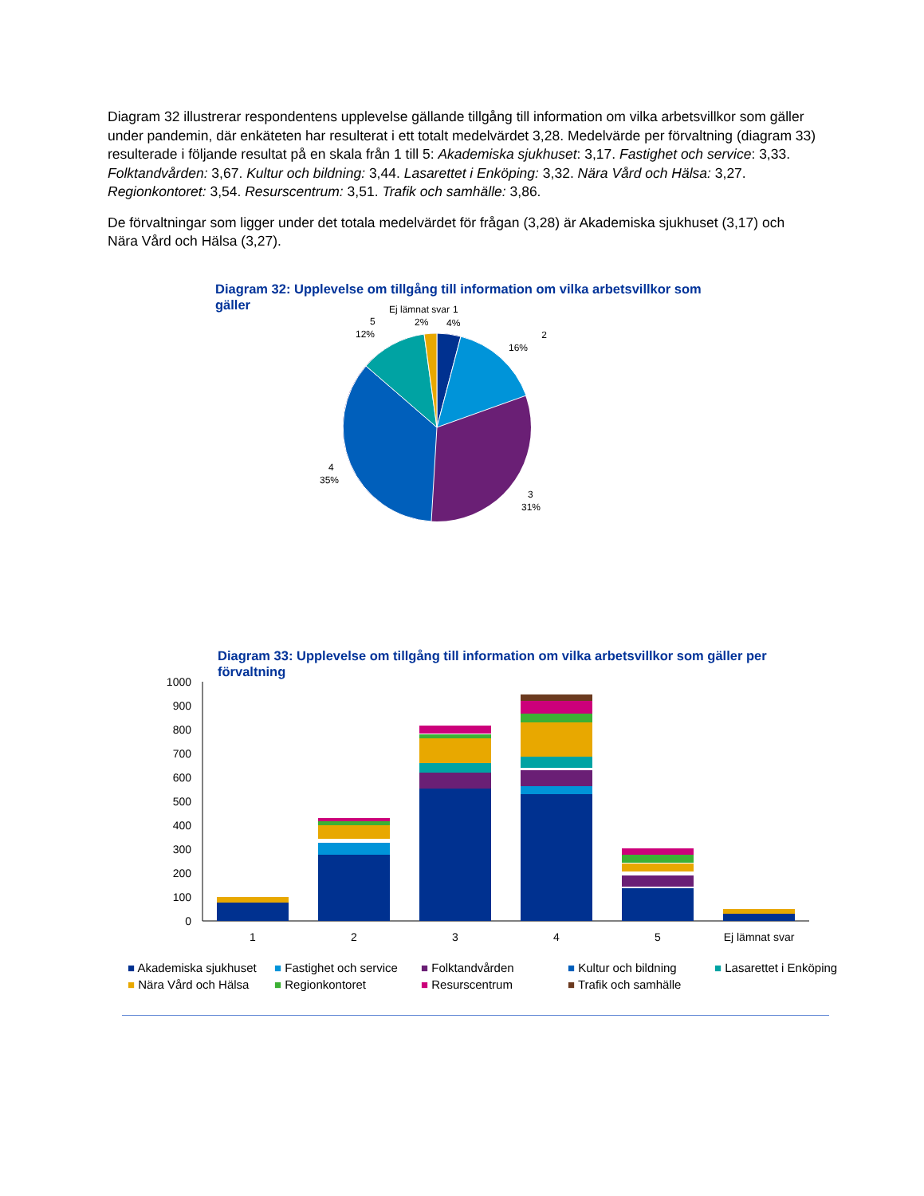Diagram 32 illustrerar respondentens upplevelse gällande tillgång till information om vilka arbetsvillkor som gäller under pandemin, där enkäteten har resulterat i ett totalt medelvärdet 3,28. Medelvärde per förvaltning (diagram 33) resulterade i följande resultat på en skala från 1 till 5: Akademiska sjukhuset: 3,17. Fastighet och service: 3,33. Folktandvården: 3,67. Kultur och bildning: 3,44. Lasarettet i Enköping: 3,32. Nära Vård och Hälsa: 3,27. Regionkontoret: 3,54. Resurscentrum: 3,51. Trafik och samhälle: 3,86.
De förvaltningar som ligger under det totala medelvärdet för frågan (3,28) är Akademiska sjukhuset (3,17) och Nära Vård och Hälsa (3,27).
Diagram 32: Upplevelse om tillgång till information om vilka arbetsvillkor som gäller
Ej lämnat svar
2%
1
4%
2
16%
5
12%
4
35%
3
31%
Diagram 33: Upplevelse om tillgång till information om vilka arbetsvillkor som gäller per förvaltning
1000
900
800
700
600
500
400
300
200
100
0
1
2
3
4
5
Ej lämnat svar
■ Akademiska sjukhuset ■ Fastighet och service ■ Folktandvården ■ Kultur och bildning ■ Lasarettet i Enköping ■ Nära Vård och Hälsa ■ Regionkontoret ■ Resurscentrum ■ Trafik och samhälle